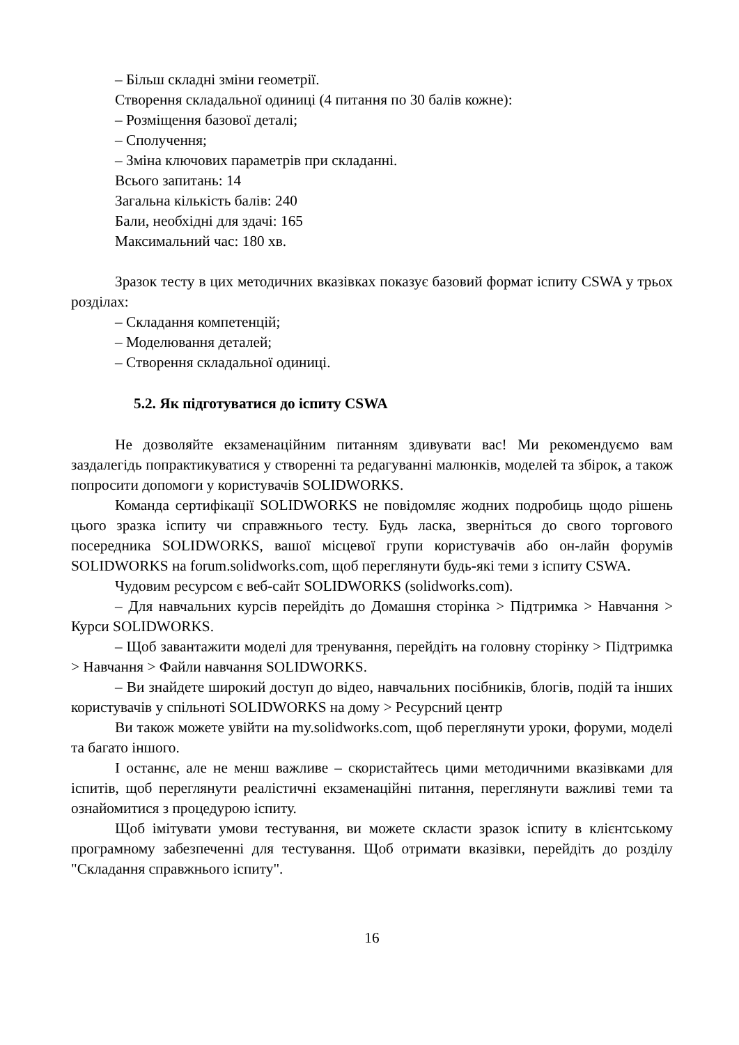– Більш складні зміни геометрії.
Створення складальної одиниці (4 питання по 30 балів кожне):
– Розміщення базової деталі;
– Сполучення;
– Зміна ключових параметрів при складанні.
Всього запитань: 14
Загальна кількість балів: 240
Бали, необхідні для здачі: 165
Максимальний час: 180 хв.
Зразок тесту в цих методичних вказівках показує базовий формат іспиту CSWA у трьох розділах:
– Складання компетенцій;
– Моделювання деталей;
– Створення складальної одиниці.
5.2. Як підготуватися до іспиту CSWA
Не дозволяйте екзаменаційним питанням здивувати вас! Ми рекомендуємо вам заздалегідь попрактикуватися у створенні та редагуванні малюнків, моделей та збірок, а також попросити допомоги у користувачів SOLIDWORKS.
Команда сертифікації SOLIDWORKS не повідомляє жодних подробиць щодо рішень цього зразка іспиту чи справжнього тесту. Будь ласка, зверніться до свого торгового посередника SOLIDWORKS, вашої місцевої групи користувачів або он-лайн форумів SOLIDWORKS на forum.solidworks.com, щоб переглянути будь-які теми з іспиту CSWA.
Чудовим ресурсом є веб-сайт SOLIDWORKS (solidworks.com).
– Для навчальних курсів перейдіть до Домашня сторінка > Підтримка > Навчання > Курси SOLIDWORKS.
– Щоб завантажити моделі для тренування, перейдіть на головну сторінку > Підтримка > Навчання > Файли навчання SOLIDWORKS.
– Ви знайдете широкий доступ до відео, навчальних посібників, блогів, подій та інших користувачів у спільноті SOLIDWORKS на дому > Ресурсний центр
Ви також можете увійти на my.solidworks.com, щоб переглянути уроки, форуми, моделі та багато іншого.
І останнє, але не менш важливе – скористайтесь цими методичними вказівками для іспитів, щоб переглянути реалістичні екзаменаційні питання, переглянути важливі теми та ознайомитися з процедурою іспиту.
Щоб імітувати умови тестування, ви можете скласти зразок іспиту в клієнтському програмному забезпеченні для тестування. Щоб отримати вказівки, перейдіть до розділу "Складання справжнього іспиту".
16